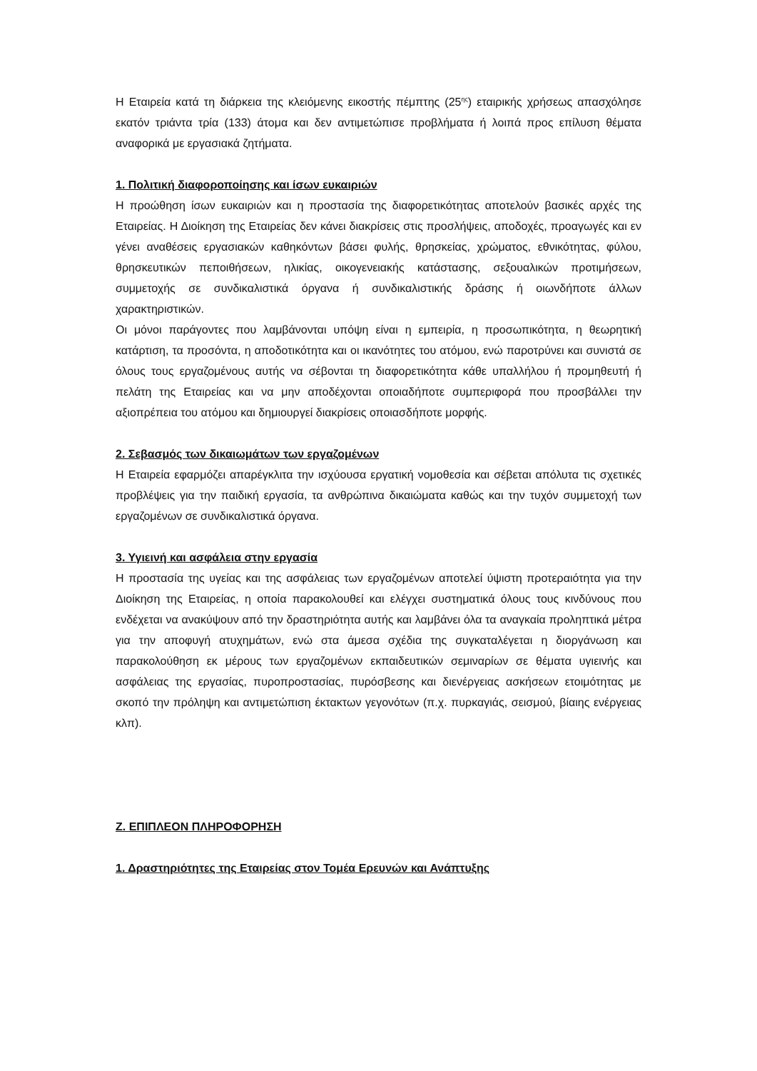Η Εταιρεία κατά τη διάρκεια της κλειόμενης εικοστής πέμπτης (25<sup>ης</sup>) εταιρικής χρήσεως απασχόλησε εκατόν τριάντα τρία (133) άτομα και δεν αντιμετώπισε προβλήματα ή λοιπά προς επίλυση θέματα αναφορικά με εργασιακά ζητήματα.
1. Πολιτική διαφοροποίησης και ίσων ευκαιριών
Η προώθηση ίσων ευκαιριών και η προστασία της διαφορετικότητας αποτελούν βασικές αρχές της Εταιρείας. Η Διοίκηση της Εταιρείας δεν κάνει διακρίσεις στις προσλήψεις, αποδοχές, προαγωγές και εν γένει αναθέσεις εργασιακών καθηκόντων βάσει φυλής, θρησκείας, χρώματος, εθνικότητας, φύλου, θρησκευτικών πεποιθήσεων, ηλικίας, οικογενειακής κατάστασης, σεξουαλικών προτιμήσεων, συμμετοχής σε συνδικαλιστικά όργανα ή συνδικαλιστικής δράσης ή οιωνδήποτε άλλων χαρακτηριστικών.
Οι μόνοι παράγοντες που λαμβάνονται υπόψη είναι η εμπειρία, η προσωπικότητα, η θεωρητική κατάρτιση, τα προσόντα, η αποδοτικότητα και οι ικανότητες του ατόμου, ενώ παροτρύνει και συνιστά σε όλους τους εργαζομένους αυτής να σέβονται τη διαφορετικότητα κάθε υπαλλήλου ή προμηθευτή ή πελάτη της Εταιρείας και να μην αποδέχονται οποιαδήποτε συμπεριφορά που προσβάλλει την αξιοπρέπεια του ατόμου και δημιουργεί διακρίσεις οποιασδήποτε μορφής.
2. Σεβασμός των δικαιωμάτων των εργαζομένων
Η Εταιρεία εφαρμόζει απαρέγκλιτα την ισχύουσα εργατική νομοθεσία και σέβεται απόλυτα τις σχετικές προβλέψεις για την παιδική εργασία, τα ανθρώπινα δικαιώματα καθώς και την τυχόν συμμετοχή των εργαζομένων σε συνδικαλιστικά όργανα.
3. Υγιεινή και ασφάλεια στην εργασία
Η προστασία της υγείας και της ασφάλειας των εργαζομένων αποτελεί ύψιστη προτεραιότητα για την Διοίκηση της Εταιρείας, η οποία παρακολουθεί και ελέγχει συστηματικά όλους τους κινδύνους που ενδέχεται να ανακύψουν από την δραστηριότητα αυτής και λαμβάνει όλα τα αναγκαία προληπτικά μέτρα για την αποφυγή ατυχημάτων, ενώ στα άμεσα σχέδια της συγκαταλέγεται η διοργάνωση και παρακολούθηση εκ μέρους των εργαζομένων εκπαιδευτικών σεμιναρίων σε θέματα υγιεινής και ασφάλειας της εργασίας, πυροπροστασίας, πυρόσβεσης και διενέργειας ασκήσεων ετοιμότητας με σκοπό την πρόληψη και αντιμετώπιση έκτακτων γεγονότων (π.χ. πυρκαγιάς, σεισμού, βίαιης ενέργειας κλπ).
Ζ. ΕΠΙΠΛΕΟΝ ΠΛΗΡΟΦΟΡΗΣΗ
1. Δραστηριότητες της Εταιρείας στον Τομέα Ερευνών και Ανάπτυξης